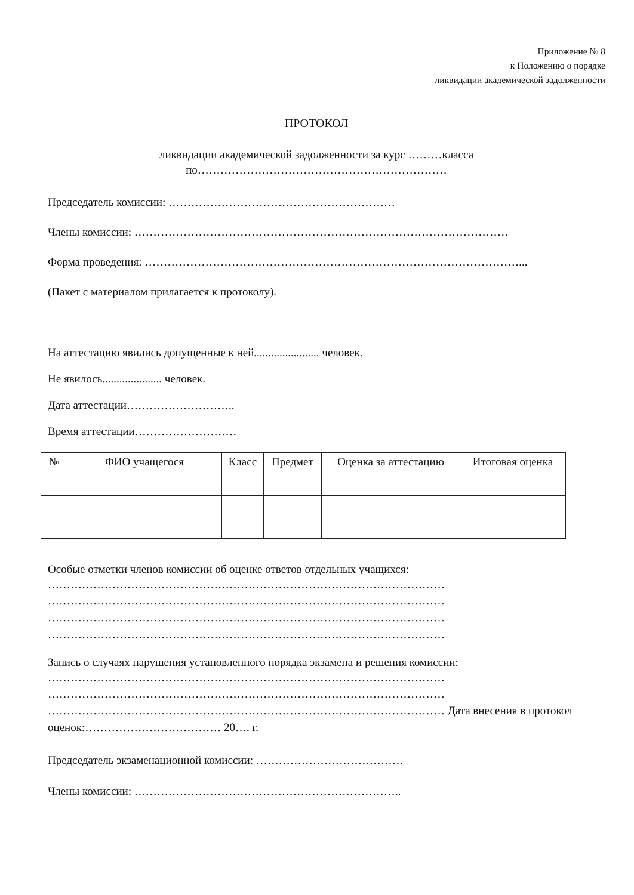Приложение № 8
к Положению о порядке
ликвидации академической задолженности
ПРОТОКОЛ
ликвидации академической задолженности за курс ………класса
по…………………………………………………………
Председатель комиссии: ……………………………………………………
Члены комиссии: ………………………………………………………………………………………
Форма проведения: ………………………………………………………………………………………...
(Пакет с материалом прилагается к протоколу).
На аттестацию явились допущенные к ней....................... человек.
Не явилось..................... человек.
Дата аттестации………………………..
Время аттестации………………………
| № | ФИО учащегося | Класс | Предмет | Оценка за аттестацию | Итоговая оценка |
| --- | --- | --- | --- | --- | --- |
Особые отметки членов комиссии об оценке ответов отдельных учащихся:
……………………………………………………………………………………………
……………………………………………………………………………………………
……………………………………………………………………………………………
……………………………………………………………………………………………
Запись о случаях нарушения установленного порядка экзамена и решения комиссии:
……………………………………………………………………………………………
……………………………………………………………………………………………
…………………………………………………………………………………………… Дата внесения в протокол оценок:……………………………… 20…. г.
Председатель экзаменационной комиссии: …………………………………
Члены комиссии: ……………………………………………………………..